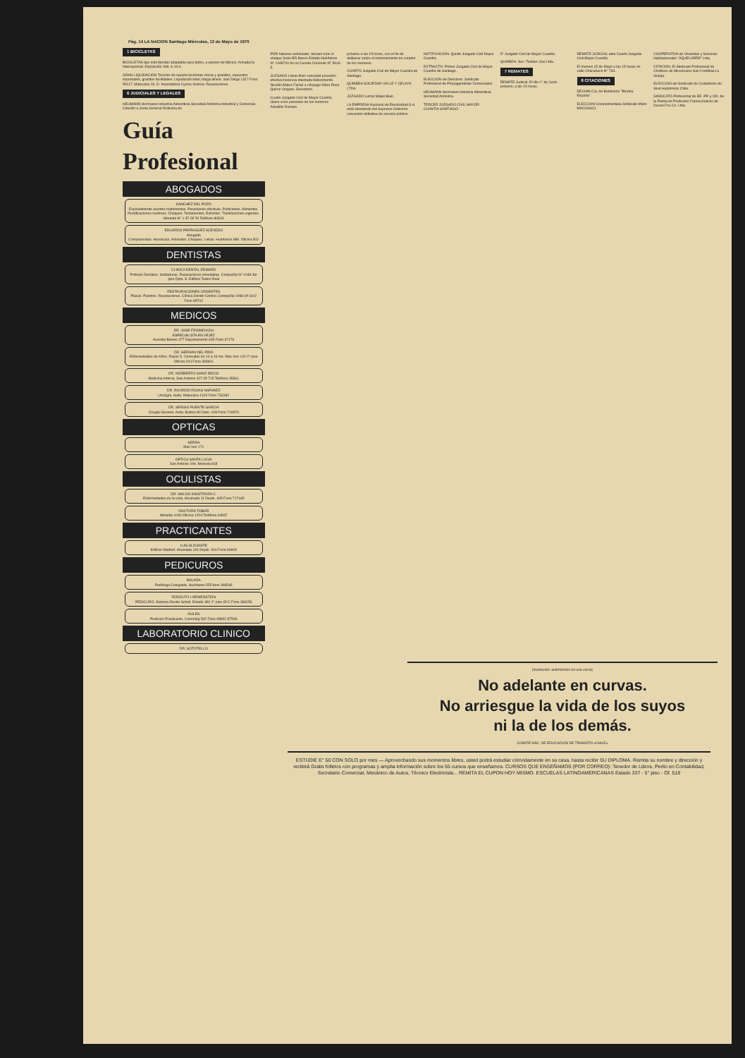Pág. 14 LA NACION Santiago Miércoles, 13 de Mayo de 1970
1 BICICLETAS
BICICLETAS tipo mini familiar adaptable para todos, a precios de fábrica. Armaduría Internacional. Exposición 348. A-14-6
GRAN LIQUIDACION Triciclos de reparto bicicletas chicas y grandes, repuestos importados, grandes facilidades. Liquidación total, traiga dinero. San Diego 1317 Fono 55117. Matucana 26. D. Importadora Cycles Victoria. Reparaciones.
6 JUDICIALES Y LEGALES
HEUMANN Hermanos Industria Alimenticia Sociedad Anónima Industrial y Comercial. Citación a Junta General Ordinaria de
Guía Profesional
ABOGADOS
SANCHEZ DEL POZO
Especialmente asuntos matrimonios. Posesiones efectivas. Particiones. Alimentos. Rectificaciones nombres. Choques. Testamentos. Exhortos. Tramitaciones urgentes. Moneda N° 1 37 Of 78 Teléfono 80813
EDUARDO PARRAGUEZ ACEVEDO
Abogado
Compraventas. Herencias. Arriendos. Cheques. Letras. Huérfanos 886. Oficina 502
DENTISTAS
CLINICA DENTAL EDWARD
Prótesis Dentales. Soldaduras. Reparaciones inmediatas. Compañía N° 1048 3er piso Dpto. A. Edificio Teatro Real
RESTAURACIONES URGENTES
Placas. Puentes. Reparaciones. Clínica Dental Central. Compañía 1068 Of 1102 Fono 85702
MEDICOS
DR. JOSE FROIMOVICH
ESPECIALISTA EN VEJEZ
Avenida Bulnes 377 Departamento 605 Fono 67176
DR. HERNAN DEL PINO
Enfermedades de niños. Rayos X. Consultas de 14 a 16 hrs. Mac-Iver 142 2° piso Oficina 204 Fono 393601
DR. NORBERTO SAINZ RECIO
Medicina Interna. San Antonio 427 Of 715 Teléfono 35361
DR. RICARDO ROJAS NARVAEZ
Urología. Avda. Matucana 1319 Fono 733182
DR. SERGIO PUENTE GARCIA
Cirugía General. Avda. Bulnes 80 Dpto. 108 Fono 716973
OPTICAS
SERRA
Mac Iver 171
OPTICA SANTA LUCIA
San Antonio 194. Moneda 818
OCULISTAS
DR. WALDO INOSTROZA C.
Enfermedades de la vista. Ahumada 11 Depto. 405 Fono 717445
DOCTORA TOBAR
Moneda 1040 Oficina 1204 Teléfono 64837
PRACTICANTES
LUIS ALDUNATE
Edificio Waldorf. Ahumada 131 Depto. 916 Fono 60828
PEDICUROS
BALADA
Podóloga Colegiada. Huérfanos 555 fono 398546
RODOLFO LOEWENSTEIN
PEDICURO. Sistema Doctor Scholl. Estado 360 2° piso Of C Fono 393156
AVILES
Pedicuro Practicante. Cumming 532 Fono 65842 87596
LABORATORIO CLINICO
DR. SOTOTELLO
POR haberse extraviado, declaro nulo el cheque Serie BR Banco Estado Huérfanos N° 1448700 de mi Cuenta Corriente N° 5616-3.
JUZGADO Letras Buin concedió posesión efectiva herencia intestada fallecimiento Nicolás Matus Farías a cónyuge Silvia Rosa Quiroz Vergara. Secretario.
Cuarto Juzgado Civil de Mayor Cuantía citase a los parientes de los menores Astudillo Donoso.
próximo a las 15 horas, con el fin de deliberar sobre el nombramiento de curador de los menores.
CUARTO Juzgado Civil de Mayor Cuantía de Santiago.
QUIEBRA SOCIEDAD VALLE Y CELAYA LTDA.
JUZGADO Letras Maipo Buin.
LA EMPRESA Nacional de Electricidad S.A. está solicitando del Supremo Gobierno concesión definitiva de servicio público.
NOTIFICACION. Quinto Juzgado Civil Mayor Cuantía.
EXTRACTO. Primer Juzgado Civil de Mayor Cuantía de Santiago.
ELECCION de Directorio. Sindicato Profesional de Propagandistas Comerciales.
HEUMANN Hermanos Industria Alimenticia Sociedad Anónima.
TERCER JUZGADO CIVIL MAYOR CUANTIA SANTIAGO.
5° Juzgado Civil de Mayor Cuantía.
QUIEBRA. Soc. Textiles Joui Ltda.
7 REMATES
REMATE Judicial. El día 1° de Junio próximo, a las 15 horas.
REMATE JUDICIAL ante Cuarto Juzgado Civil Mayor Cuantía.
El Viernes 15 de Mayo a las 15 horas en calle Chacabuco N° 763.
8 CITACIONES
DECIMA Cía. de Bomberos "Bomba España".
ELECCION Complementaria Sindicato Mixto MACOSACI.
COOPERATIVA de Viviendas y Servicios Habitacionales "AQUELARRE" Ltda.
CITACION. El Sindicato Profesional de Choferes de Micrubuses San Cristóbal-La Granja.
ELECCION del Sindicato de Cuidadores de Stud Hipódromo Chile.
SINDICATO Profesional de EE. PP. y OO. de la Planta de Productos Farmacéuticos de Ducan Fox Co. Ltda.
[Ilustración: automóviles en una curva]
No adelante en curvas.
No arriesgue la vida de los suyos
ni la de los demás.
COMITE NAC. DE EDUCACION DE TRANSITO «CHILE»
ESTUDIE E° 50 CON SOLO por mes — Aprovechando sus momentos libres, usted podrá estudiar cómodamente en su casa, hasta recibir SU DIPLOMA. Remita su nombre y dirección y recibirá Gratis folletos con programas y amplia información sobre los 55 cursos que enseñamos. CURSOS QUE ENSEÑAMOS (POR CORREO): Tenedor de Libros, Perito en Contabilidad, Secretario Comercial, Mecánico de Autos, Técnico Electricista... REMITA EL CUPON HOY MISMO. ESCUELAS LATINOAMERICANAS Estado 337 - 5° piso - Of. 519